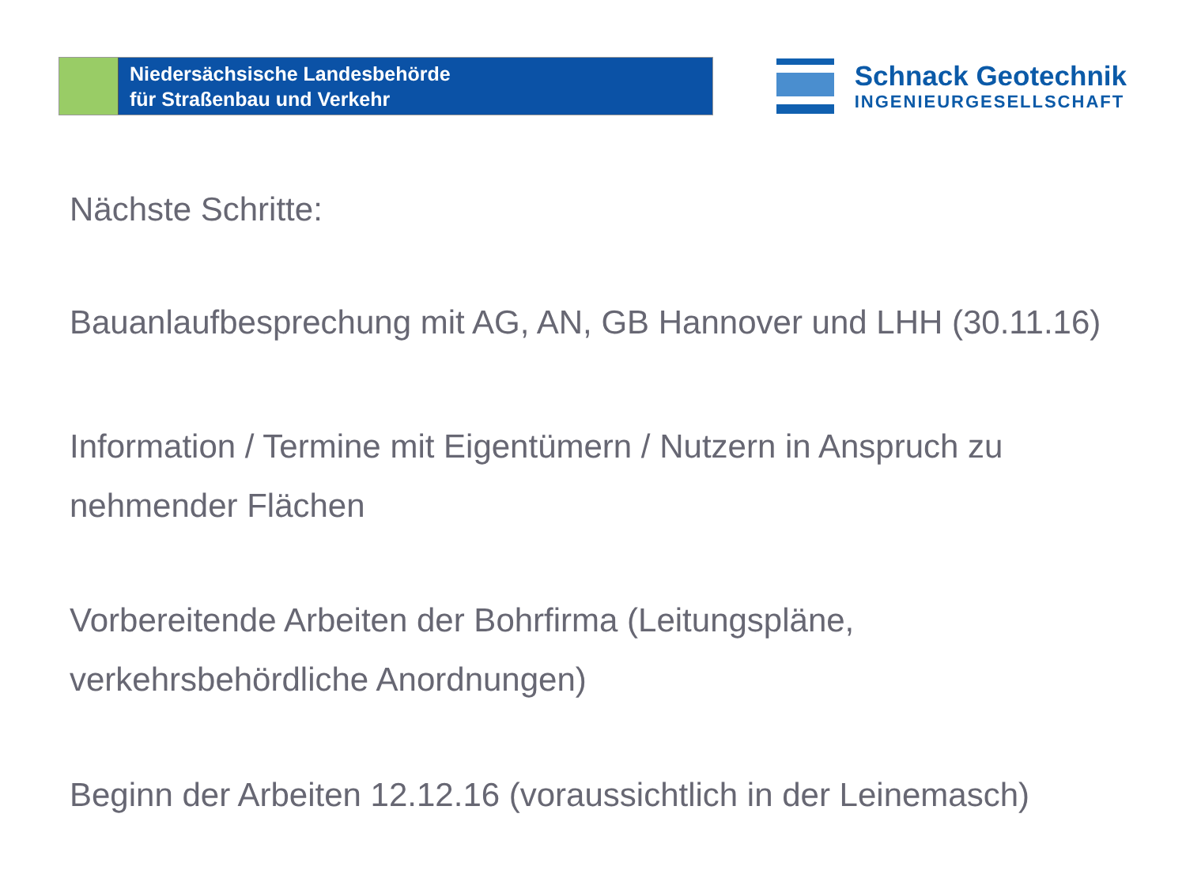Niedersächsische Landesbehörde
für Straßenbau und Verkehr
Schnack Geotechnik
INGENIEURGESELLSCHAFT
Nächste Schritte:
Bauanlaufbesprechung mit AG, AN, GB Hannover und LHH (30.11.16)
Information / Termine mit Eigentümern / Nutzern in Anspruch zu nehmender Flächen
Vorbereitende Arbeiten der Bohrfirma (Leitungspläne, verkehrsbehördliche Anordnungen)
Beginn der Arbeiten 12.12.16 (voraussichtlich in der Leinemasch)